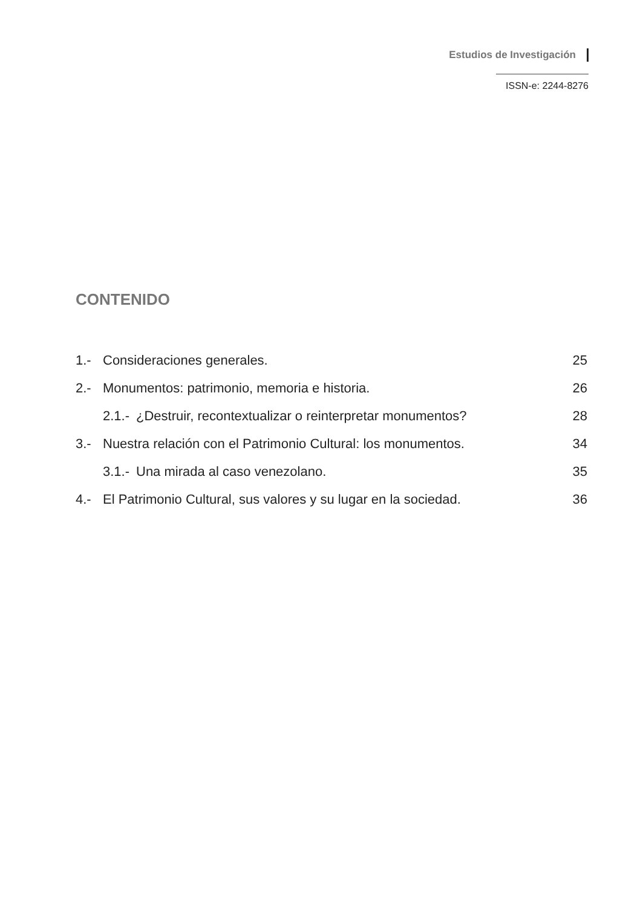Estudios de Investigación
ISSN-e: 2244-8276
CONTENIDO
1.- Consideraciones generales. 25
2.- Monumentos: patrimonio, memoria e historia. 26
2.1.- ¿Destruir, recontextualizar o reinterpretar monumentos? 28
3.- Nuestra relación con el Patrimonio Cultural: los monumentos. 34
3.1.- Una mirada al caso venezolano. 35
4.- El Patrimonio Cultural, sus valores y su lugar en la sociedad. 36